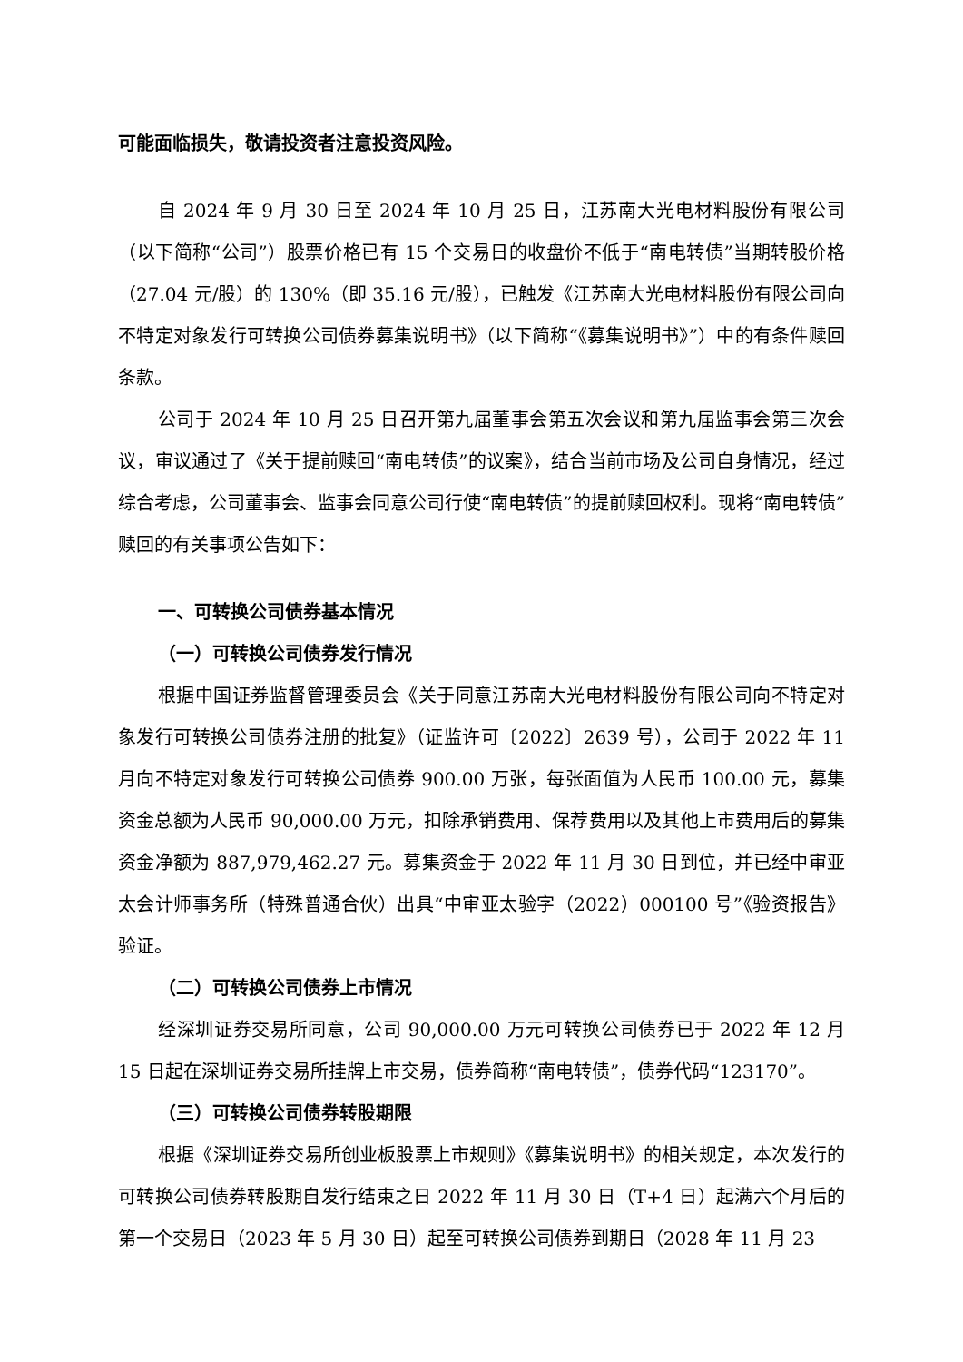可能面临损失，敬请投资者注意投资风险。
自 2024 年 9 月 30 日至 2024 年 10 月 25 日，江苏南大光电材料股份有限公司（以下简称“公司”）股票价格已有 15 个交易日的收盘价不低于“南电转债”当期转股价格（27.04 元/股）的 130%（即 35.16 元/股），已触发《江苏南大光电材料股份有限公司向不特定对象发行可转换公司债券募集说明书》（以下简称“《募集说明书》”）中的有条件赎回条款。
公司于 2024 年 10 月 25 日召开第九届董事会第五次会议和第九届监事会第三次会议，审议通过了《关于提前赎回“南电转债”的议案》，结合当前市场及公司自身情况，经过综合考虑，公司董事会、监事会同意公司行使“南电转债”的提前赎回权利。现将“南电转债”赎回的有关事项公告如下：
一、可转换公司债券基本情况
（一）可转换公司债券发行情况
根据中国证券监督管理委员会《关于同意江苏南大光电材料股份有限公司向不特定对象发行可转换公司债券注册的批复》（证监许可〔2022〕2639 号），公司于 2022 年 11 月向不特定对象发行可转换公司债券 900.00 万张，每张面值为人民币 100.00 元，募集资金总额为人民币 90,000.00 万元，扣除承销费用、保荐费用以及其他上市费用后的募集资金净额为 887,979,462.27 元。募集资金于 2022 年 11 月 30 日到位，并已经中审亚太会计师事务所（特殊普通合伙）出具“中审亚太验字（2022）000100 号”《验资报告》验证。
（二）可转换公司债券上市情况
经深圳证券交易所同意，公司 90,000.00 万元可转换公司债券已于 2022 年 12 月 15 日起在深圳证券交易所挂牌上市交易，债券简称“南电转债”，债券代码“123170”。
（三）可转换公司债券转股期限
根据《深圳证券交易所创业板股票上市规则》《募集说明书》的相关规定，本次发行的可转换公司债券转股期自发行结束之日 2022 年 11 月 30 日（T+4 日）起满六个月后的第一个交易日（2023 年 5 月 30 日）起至可转换公司债券到期日（2028 年 11 月 23